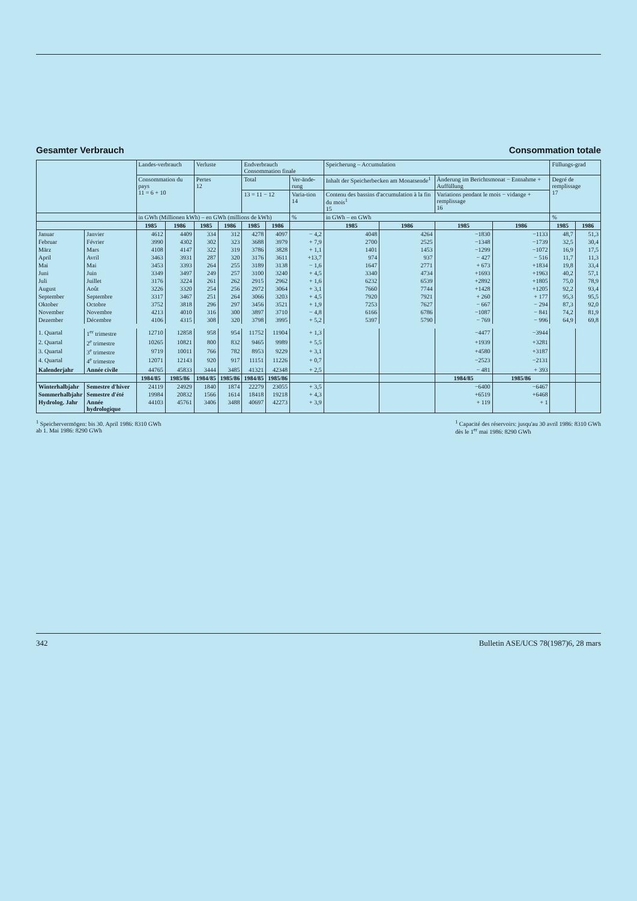Gesamter Verbrauch Consommation totale
| | | Landes-verbrauch | | Verluste | | Endverbrauch Consommation finale | | | Speicherung – Accumulation | | | | Füllungs-grad | |
| --- | --- | --- | --- | --- | --- | --- | --- | --- | --- | --- | --- | --- | --- | --- |
| | | Consommation du pays 11 = 6 + 10 | | Pertes 12 | | Total | | Ver-ände-rung | Inhalt der Speicherbecken am Monatsende<sup>1</sup> | | Änderung im Berichtsmonat − Entnahme + Auffüllung | | Degré de remplissage 17 | |
| | | | | | | 13 = 11 − 12 | | Varia-tion 14 | Contenu des bassins d'accumulation à la fin du mois<sup>1</sup> 15 | | Variations pendant le mois − vidange + remplissage 16 | | | |
| | | in GWh (Millionen kWh) – en GWh (millions de kWh) | | | | | | % | in GWh – en GWh | | | | % | |
| | | 1985 | 1986 | 1985 | 1986 | 1985 | 1986 | | 1985 | 1986 | 1985 | 1986 | 1985 | 1986 |
| Januar | Janvier | 4612 | 4409 | 334 | 312 | 4278 | 4097 | − 4,2 | 4048 | 4264 | −1830 | −1133 | 48,7 | 51,3 |
| Februar | Février | 3990 | 4302 | 302 | 323 | 3688 | 3979 | + 7,9 | 2700 | 2525 | −1348 | −1739 | 32,5 | 30,4 |
| März | Mars | 4108 | 4147 | 322 | 319 | 3786 | 3828 | + 1,1 | 1401 | 1453 | −1299 | −1072 | 16,9 | 17,5 |
| April | Avril | 3463 | 3931 | 287 | 320 | 3176 | 3611 | +13,7 | 974 | 937 | − 427 | − 516 | 11,7 | 11,3 |
| Mai | Mai | 3453 | 3393 | 264 | 255 | 3189 | 3138 | − 1,6 | 1647 | 2771 | + 673 | +1834 | 19,8 | 33,4 |
| Juni | Juin | 3349 | 3497 | 249 | 257 | 3100 | 3240 | + 4,5 | 3340 | 4734 | +1693 | +1963 | 40,2 | 57,1 |
| Juli | Juillet | 3176 | 3224 | 261 | 262 | 2915 | 2962 | + 1,6 | 6232 | 6539 | +2892 | +1805 | 75,0 | 78,9 |
| August | Août | 3226 | 3320 | 254 | 256 | 2972 | 3064 | + 3,1 | 7660 | 7744 | +1428 | +1205 | 92,2 | 93,4 |
| September | Septembre | 3317 | 3467 | 251 | 264 | 3066 | 3203 | + 4,5 | 7920 | 7921 | + 260 | + 177 | 95,3 | 95,5 |
| Oktober | Octobre | 3752 | 3818 | 296 | 297 | 3456 | 3521 | + 1,9 | 7253 | 7627 | − 667 | − 294 | 87,3 | 92,0 |
| November | Novembre | 4213 | 4010 | 316 | 300 | 3897 | 3710 | − 4,8 | 6166 | 6786 | −1087 | − 841 | 74,2 | 81,9 |
| Dezember | Décembre | 4106 | 4315 | 308 | 320 | 3798 | 3995 | + 5,2 | 5397 | 5790 | − 769 | − 996 | 64,9 | 69,8 |
| 1. Quartal | 1<sup>er</sup> trimestre | 12710 | 12858 | 958 | 954 | 11752 | 11904 | + 1,3 | | | −4477 | −3944 | | |
| 2. Quartal | 2<sup>e</sup> trimestre | 10265 | 10821 | 800 | 832 | 9465 | 9989 | + 5,5 | | | +1939 | +3281 | | |
| 3. Quartal | 3<sup>e</sup> trimestre | 9719 | 10011 | 766 | 782 | 8953 | 9229 | + 3,1 | | | +4580 | +3187 | | |
| 4. Quartal | 4<sup>e</sup> trimestre | 12071 | 12143 | 920 | 917 | 11151 | 11226 | + 0,7 | | | −2523 | −2131 | | |
| Kalenderjahr | Année civile | 44765 | 45833 | 3444 | 3485 | 41321 | 42348 | + 2,5 | | | − 481 | + 393 | | |
| | | 1984/85 | 1985/86 | 1984/85 | 1985/86 | 1984/85 | 1985/86 | | | | 1984/85 | 1985/86 | | |
| Winterhalbjahr | Semestre d'hiver | 24119 | 24929 | 1840 | 1874 | 22279 | 23055 | + 3,5 | | | −6400 | −6467 | | |
| Sommerhalbjahr | Semestre d'été | 19984 | 20832 | 1566 | 1614 | 18418 | 19218 | + 4,3 | | | +6519 | +6468 | | |
| Hydrolog. Jahr | Année hydrologique | 44103 | 45761 | 3406 | 3488 | 40697 | 42273 | + 3,9 | | | + 119 | + 1 | | |
<sup>1</sup> Speichervermögen: bis 30. April 1986: 8310 GWh
ab 1. Mai 1986: 8290 GWh
<sup>1</sup> Capacité des réservoirs: jusqu'au 30 avril 1986: 8310 GWh
dès le 1<sup>er</sup> mai 1986: 8290 GWh
342 Bulletin ASE/UCS 78(1987)6, 28 mars